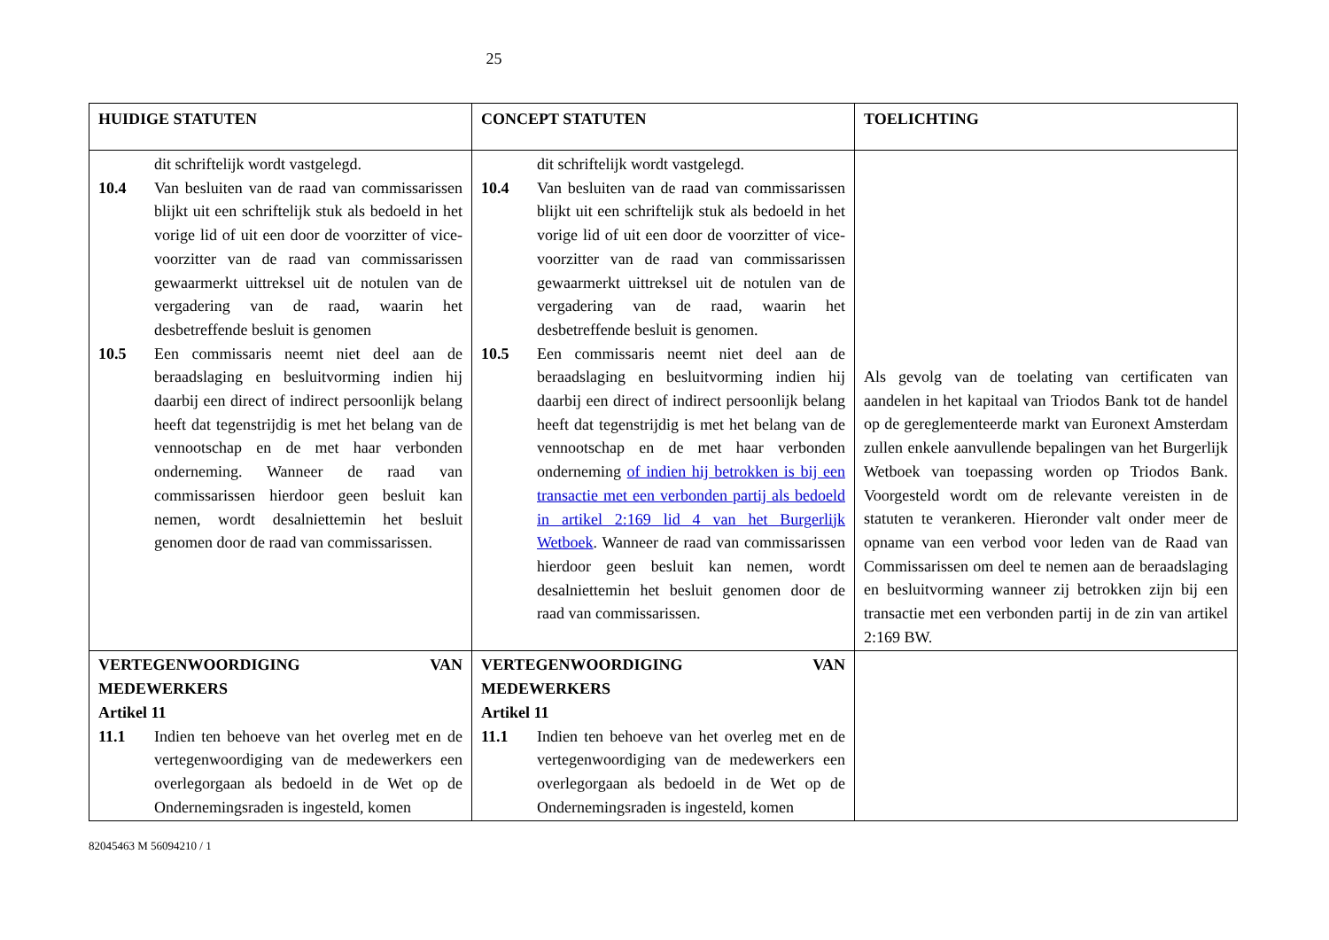25
| HUIDIGE STATUTEN | CONCEPT STATUTEN | TOELICHTING |
| dit schriftelijk wordt vastgelegd. 10.4 Van besluiten van de raad van commissarissen blijkt uit een schriftelijk stuk als bedoeld in het vorige lid of uit een door de voorzitter of vice-voorzitter van de raad van commissarissen gewaarmerkt uittreksel uit de notulen van de vergadering van de raad, waarin het desbetreffende besluit is genomen 10.5 Een commissaris neemt niet deel aan de beraadslaging en besluitvorming indien hij daarbij een direct of indirect persoonlijk belang heeft dat tegenstrijdig is met het belang van de vennootschap en de met haar verbonden onderneming. Wanneer de raad van commissarissen hierdoor geen besluit kan nemen, wordt desalniettemin het besluit genomen door de raad van commissarissen. | dit schriftelijk wordt vastgelegd. 10.4 Van besluiten van de raad van commissarissen blijkt uit een schriftelijk stuk als bedoeld in het vorige lid of uit een door de voorzitter of vice-voorzitter van de raad van commissarissen gewaarmerkt uittreksel uit de notulen van de vergadering van de raad, waarin het desbetreffende besluit is genomen. 10.5 Een commissaris neemt niet deel aan de beraadslaging en besluitvorming indien hij daarbij een direct of indirect persoonlijk belang heeft dat tegenstrijdig is met het belang van de vennootschap en de met haar verbonden onderneming of indien hij betrokken is bij een transactie met een verbonden partij als bedoeld in artikel 2:169 lid 4 van het Burgerlijk Wetboek . Wanneer de raad van commissarissen hierdoor geen besluit kan nemen, wordt desalniettemin het besluit genomen door de raad van commissarissen. | Als gevolg van de toelating van certificaten van aandelen in het kapitaal van Triodos Bank tot de handel op de gereglementeerde markt van Euronext Amsterdam zullen enkele aanvullende bepalingen van het Burgerlijk Wetboek van toepassing worden op Triodos Bank. Voorgesteld wordt om de relevante vereisten in de statuten te verankeren. Hieronder valt onder meer de opname van een verbod voor leden van de Raad van Commissarissen om deel te nemen aan de beraadslaging en besluitvorming wanneer zij betrokken zijn bij een transactie met een verbonden partij in de zin van artikel 2:169 BW. |
| VERTEGENWOORDIGING VAN MEDEWERKERS Artikel 11 11.1 Indien ten behoeve van het overleg met en de vertegenwoordiging van de medewerkers een overlegorgaan als bedoeld in de Wet op de Ondernemingsraden is ingesteld, komen | VERTEGENWOORDIGING VAN MEDEWERKERS Artikel 11 11.1 Indien ten behoeve van het overleg met en de vertegenwoordiging van de medewerkers een overlegorgaan als bedoeld in de Wet op de Ondernemingsraden is ingesteld, komen | |
82045463 M 56094210 / 1